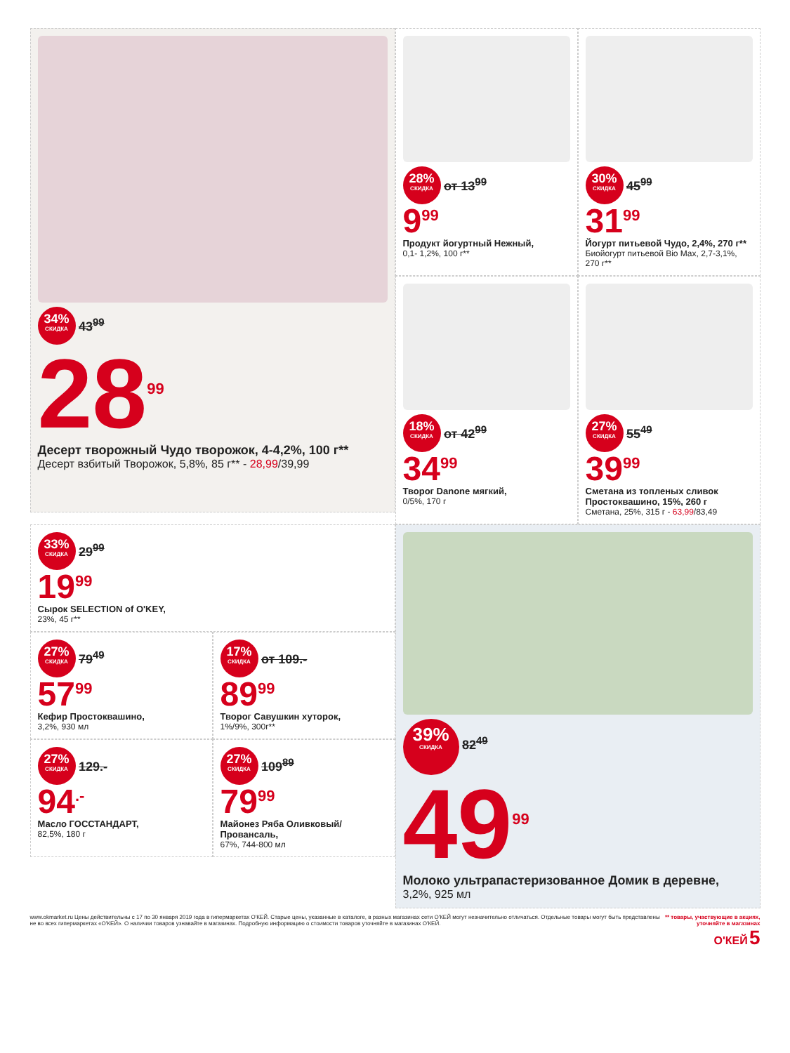34% СКИДКА 43<sup>99</sup>
28<sup>99</sup>
Десерт творожный Чудо творожок, 4-4,2%, 100 г**
Десерт взбитый Творожок, 5,8%, 85 г** - 28,99/39,99
28% СКИДКА от 13<sup>99</sup>
9<sup>99</sup>
Продукт йогуртный Нежный,
0,1- 1,2%, 100 г**
30% СКИДКА 45<sup>99</sup>
31<sup>99</sup>
Йогурт питьевой Чудо, 2,4%, 270 г**
Биойогурт питьевой Bio Max, 2,7-3,1%, 270 г**
18% СКИДКА от 42<sup>99</sup>
34<sup>99</sup>
Творог Danone мягкий,
0/5%, 170 г
27% СКИДКА 55<sup>49</sup>
39<sup>99</sup>
Сметана из топленых сливок Простоквашино, 15%, 260 г
Сметана, 25%, 315 г - 63,99/83,49
33% СКИДКА 29<sup>99</sup>
19<sup>99</sup>
Сырок SELECTION of O'KEY,
23%, 45 г**
27% СКИДКА 79<sup>49</sup>
57<sup>99</sup>
Кефир Простоквашино,
3,2%, 930 мл
17% СКИДКА от 109.-
89<sup>99</sup>
Творог Савушкин хуторок,
1%/9%, 300г**
27% СКИДКА 129.-
94<sup>.-</sup>
Масло ГОССТАНДАРТ,
82,5%, 180 г
27% СКИДКА 109<sup>89</sup>
79<sup>99</sup>
Майонез Ряба Оливковый/Провансаль,
67%, 744-800 мл
39% СКИДКА 82<sup>49</sup>
49<sup>99</sup>
Молоко ультрапастеризованное Домик в деревне,
3,2%, 925 мл
www.okmarket.ru Цены действительны с 17 по 30 января 2019 года в гипермаркетах О'КЕЙ. Старые цены, указанные в каталоге, в разных магазинах сети О'КЕЙ могут незначительно отличаться. Отдельные товары могут быть представлены не во всех гипермаркетах «О'КЕЙ». О наличии товаров узнавайте в магазинах. Подробную информацию о стоимости товаров уточняйте в магазинах О'КЕЙ.
** товары, участвующие в акциях, уточняйте в магазинах
О'КЕЙ 5